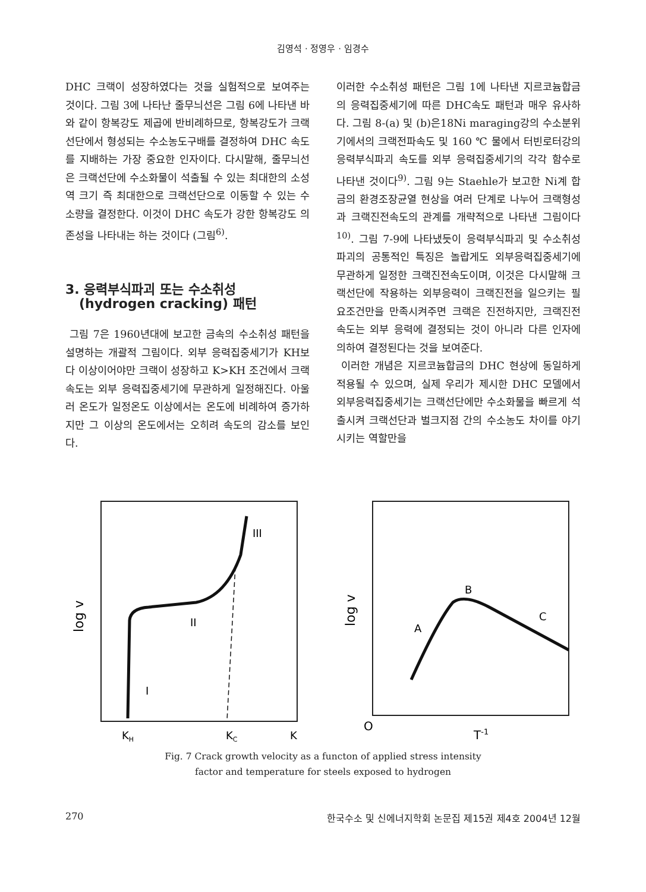김영석 · 정영우 · 임경수
DHC 크랙이 성장하였다는 것을 실험적으로 보여주는 것이다. 그림 3에 나타난 줄무늬선은 그림 6에 나타낸 바와 같이 항복강도 제곱에 반비례하므로, 항복강도가 크랙선단에서 형성되는 수소농도구배를 결정하여 DHC 속도를 지배하는 가장 중요한 인자이다. 다시말해, 줄무늬선은 크랙선단에 수소화물이 석출될 수 있는 최대한의 소성역 크기 즉 최대한으로 크랙선단으로 이동할 수 있는 수소량을 결정한다. 이것이 DHC 속도가 강한 항복강도 의존성을 나타내는 하는 것이다 (그림<sup>6)</sup>.
3. 응력부식파괴 또는 수소취성
(hydrogen cracking) 패턴
그림 7은 1960년대에 보고한 금속의 수소취성 패턴을 설명하는 개괄적 그림이다. 외부 응력집중세기가 KH보다 이상이어야만 크랙이 성장하고 K>KH 조건에서 크랙속도는 외부 응력집중세기에 무관하게 일정해진다. 아울러 온도가 일정온도 이상에서는 온도에 비례하여 증가하지만 그 이상의 온도에서는 오히려 속도의 감소를 보인다.
이러한 수소취성 패턴은 그림 1에 나타낸 지르코늄합금의 응력집중세기에 따른 DHC속도 패턴과 매우 유사하다. 그림 8-(a) 및 (b)은18Ni maraging강의 수소분위기에서의 크랙전파속도 및 160 ℃ 물에서 터빈로터강의 응력부식파괴 속도를 외부 응력집중세기의 각각 함수로 나타낸 것이다<sup>9)</sup>. 그림 9는 Staehle가 보고한 Ni계 합금의 환경조장균열 현상을 여러 단계로 나누어 크랙형성과 크랙진전속도의 관계를 개략적으로 나타낸 그림이다<sup>10)</sup>. 그림 7-9에 나타냈듯이 응력부식파괴 및 수소취성파괴의 공통적인 특징은 놀랍게도 외부응력집중세기에 무관하게 일정한 크랙진전속도이며, 이것은 다시말해 크랙선단에 작용하는 외부응력이 크랙진전을 일으키는 필요조건만을 만족시켜주면 크랙은 진전하지만, 크랙진전속도는 외부 응력에 결정되는 것이 아니라 다른 인자에 의하여 결정된다는 것을 보여준다.
이러한 개념은 지르코늄합금의 DHC 현상에 동일하게 적용될 수 있으며, 실제 우리가 제시한 DHC 모델에서 외부응력집중세기는 크랙선단에만 수소화물을 빠르게 석출시켜 크랙선단과 벌크지점 간의 수소농도 차이를 야기시키는 역할만을
log v
III
II
I
KH
KC
K
log v
A
B
C
O
T-1
Fig. 7 Crack growth velocity as a functon of applied stress intensity
factor and temperature for steels exposed to hydrogen
270 한국수소 및 신에너지학회 논문집 제15권 제4호 2004년 12월